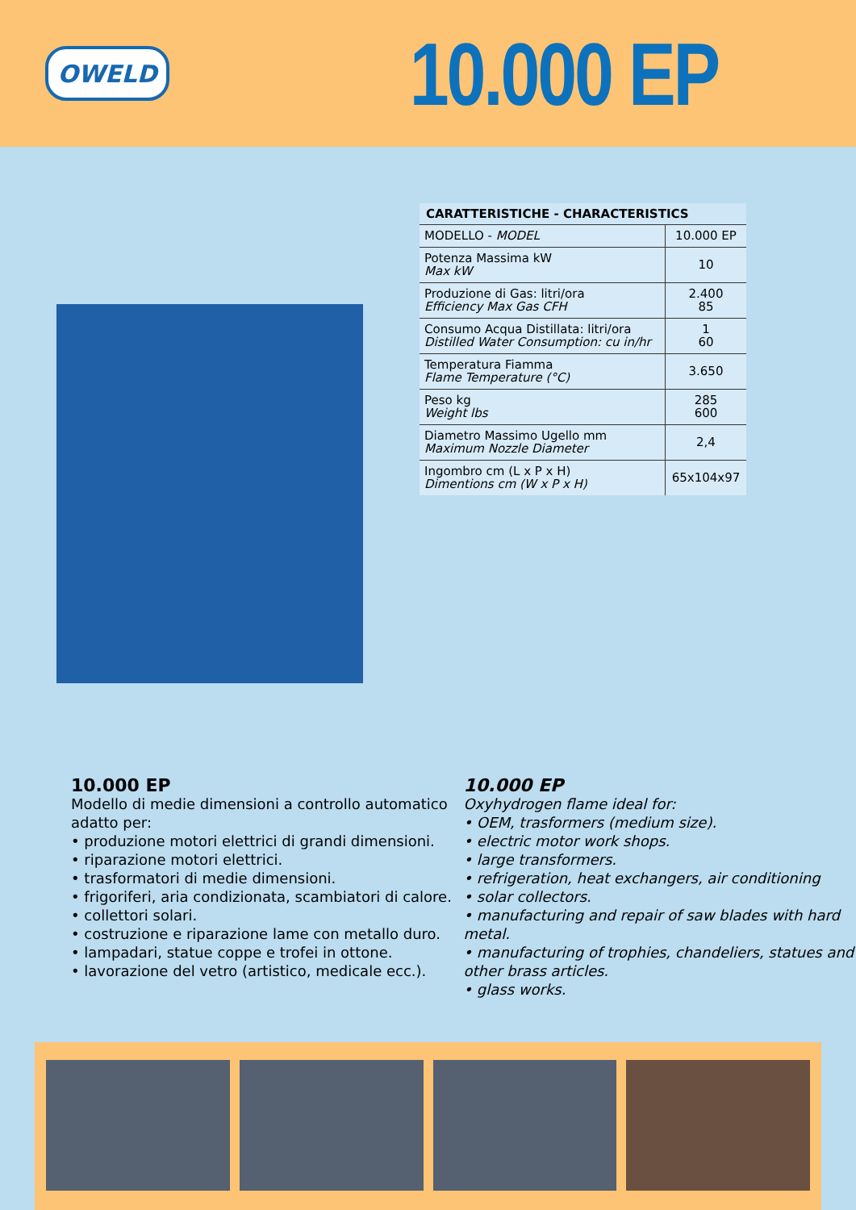OWELD
10.000 EP
| CARATTERISTICHE - CHARACTERISTICS | |
| --- | --- |
| MODELLO - MODEL | 10.000 EP |
| Potenza Massima kW Max kW | 10 |
| Produzione di Gas: litri/ora Efficiency Max Gas CFH | 2.400 85 |
| Consumo Acqua Distillata: litri/ora Distilled Water Consumption: cu in/hr | 1 60 |
| Temperatura Fiamma Flame Temperature (°C) | 3.650 |
| Peso kg Weight lbs | 285 600 |
| Diametro Massimo Ugello mm Maximum Nozzle Diameter | 2,4 |
| Ingombro cm (L x P x H) Dimentions cm (W x P x H) | 65x104x97 |
10.000 EP
Modello di medie dimensioni a controllo automatico adatto per:
• produzione motori elettrici di grandi dimensioni.
• riparazione motori elettrici.
• trasformatori di medie dimensioni.
• frigoriferi, aria condizionata, scambiatori di calore.
• collettori solari.
• costruzione e riparazione lame con metallo duro.
• lampadari, statue coppe e trofei in ottone.
• lavorazione del vetro (artistico, medicale ecc.).
10.000 EP
Oxyhydrogen flame ideal for:
• OEM, trasformers (medium size).
• electric motor work shops.
• large transformers.
• refrigeration, heat exchangers, air conditioning
• solar collectors.
• manufacturing and repair of saw blades with hard metal.
• manufacturing of trophies, chandeliers, statues and other brass articles.
• glass works.